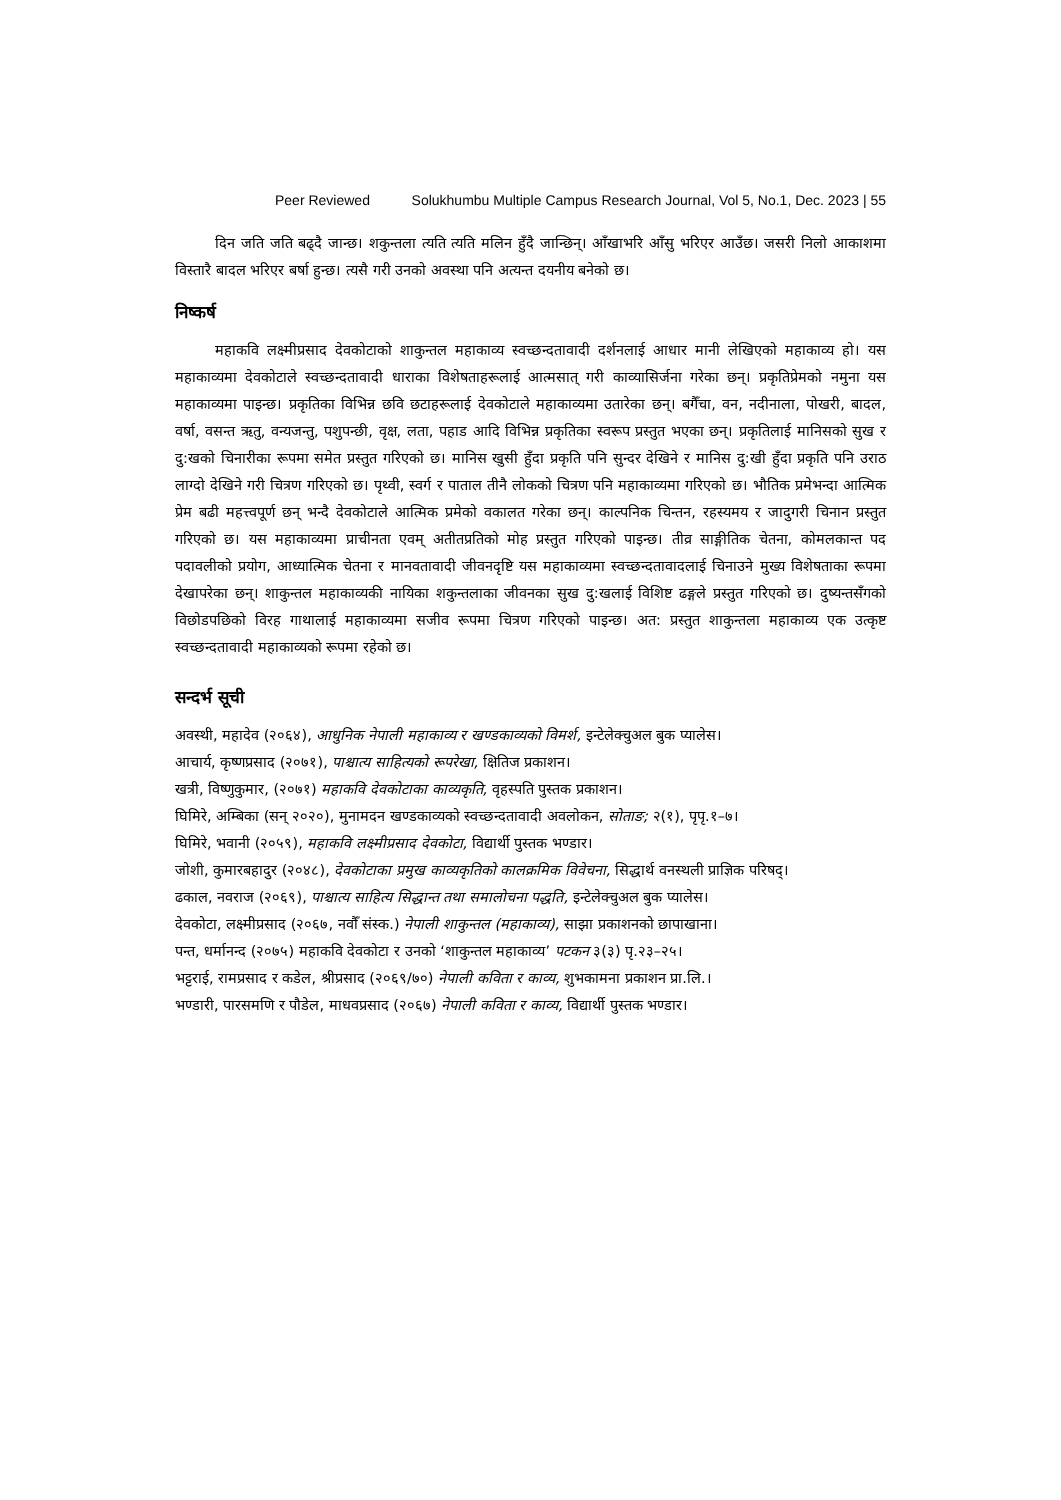Peer Reviewed Solukhumbu Multiple Campus Research Journal, Vol 5, No.1, Dec. 2023 | 55
दिन जति जति बढ्दै जान्छ। शकुन्तला त्यति त्यति मलिन हुँदै जान्छिन्। आँखाभरि आँसु भरिएर आउँछ। जसरी निलो आकाशमा विस्तारै बादल भरिएर बर्षा हुन्छ। त्यसै गरी उनको अवस्था पनि अत्यन्त दयनीय बनेको छ।
निष्कर्ष
महाकवि लक्ष्मीप्रसाद देवकोटाको शाकुन्तल महाकाव्य स्वच्छन्दतावादी दर्शनलाई आधार मानी लेखिएको महाकाव्य हो। यस महाकाव्यमा देवकोटाले स्वच्छन्दतावादी धाराका विशेषताहरूलाई आत्मसात् गरी काव्यासिर्जना गरेका छन्। प्रकृतिप्रेमको नमुना यस महाकाव्यमा पाइन्छ। प्रकृतिका विभिन्न छवि छटाहरूलाई देवकोटाले महाकाव्यमा उतारेका छन्। बगैँचा, वन, नदीनाला, पोखरी, बादल, वर्षा, वसन्त ऋतु, वन्यजन्तु, पशुपन्छी, वृक्ष, लता, पहाड आदि विभिन्न प्रकृतिका स्वरूप प्रस्तुत भएका छन्। प्रकृतिलाई मानिसको सुख र दु:खको चिनारीका रूपमा समेत प्रस्तुत गरिएको छ। मानिस खुसी हुँदा प्रकृति पनि सुन्दर देखिने र मानिस दु:खी हुँदा प्रकृति पनि उराठ लाग्दो देखिने गरी चित्रण गरिएको छ। पृथ्वी, स्वर्ग र पाताल तीनै लोकको चित्रण पनि महाकाव्यमा गरिएको छ। भौतिक प्रमेभन्दा आत्मिक प्रेम बढी महत्त्वपूर्ण छन् भन्दै देवकोटाले आत्मिक प्रमेको वकालत गरेका छन्। काल्पनिक चिन्तन, रहस्यमय र जादुगरी चिनान प्रस्तुत गरिएको छ। यस महाकाव्यमा प्राचीनता एवम् अतीतप्रतिको मोह प्रस्तुत गरिएको पाइन्छ। तीव्र साङ्गीतिक चेतना, कोमलकान्त पद पदावलीको प्रयोग, आध्यात्मिक चेतना र मानवतावादी जीवनदृष्टि यस महाकाव्यमा स्वच्छन्दतावादलाई चिनाउने मुख्य विशेषताका रूपमा देखापरेका छन्। शाकुन्तल महाकाव्यकी नायिका शकुन्तलाका जीवनका सुख दु:खलाई विशिष्ट ढङ्गले प्रस्तुत गरिएको छ। दुष्यन्तसँगको विछोडपछिको विरह गाथालाई महाकाव्यमा सजीव रूपमा चित्रण गरिएको पाइन्छ। अत: प्रस्तुत शाकुन्तला महाकाव्य एक उत्कृष्ट स्वच्छन्दतावादी महाकाव्यको रूपमा रहेको छ।
सन्दर्भ सूची
अवस्थी, महादेव (२०६४), आधुनिक नेपाली महाकाव्य र खण्डकाव्यको विमर्श, इन्टेलेक्चुअल बुक प्यालेस।
आचार्य, कृष्णप्रसाद (२०७१), पाश्चात्य साहित्यको रूपरेखा, क्षितिज प्रकाशन।
खत्री, विष्णुकुमार, (२०७१) महाकवि देवकोटाका काव्यकृति, वृहस्पति पुस्तक प्रकाशन।
घिमिरे, अम्बिका (सन् २०२०), मुनामदन खण्डकाव्यको स्वच्छन्दतावादी अवलोकन, सोताङ; २(१), पृपृ.१–७।
घिमिरे, भवानी (२०५९), महाकवि लक्ष्मीप्रसाद देवकोटा, विद्यार्थी पुस्तक भण्डार।
जोशी, कुमारबहादुर (२०४८), देवकोटाका प्रमुख काव्यकृतिको कालक्रमिक विवेचना, सिद्धार्थ वनस्थली प्राज्ञिक परिषद्।
ढकाल, नवराज (२०६९), पाश्चात्य साहित्य सिद्धान्त तथा समालोचना पद्धति, इन्टेलेक्चुअल बुक प्यालेस।
देवकोटा, लक्ष्मीप्रसाद (२०६७, नवौँ संस्क.) नेपाली शाकुन्तल (महाकाव्य), साझा प्रकाशनको छापाखाना।
पन्त, धर्मानन्द (२०७५) महाकवि देवकोटा र उनको ‘शाकुन्तल महाकाव्य’ पटकन ३(३) पृ.२३–२५।
भट्टराई, रामप्रसाद र कडेल, श्रीप्रसाद (२०६९/७०) नेपाली कविता र काव्य, शुभकामना प्रकाशन प्रा.लि.।
भण्डारी, पारसमणि र पौडेल, माधवप्रसाद (२०६७) नेपाली कविता र काव्य, विद्यार्थी पुस्तक भण्डार।